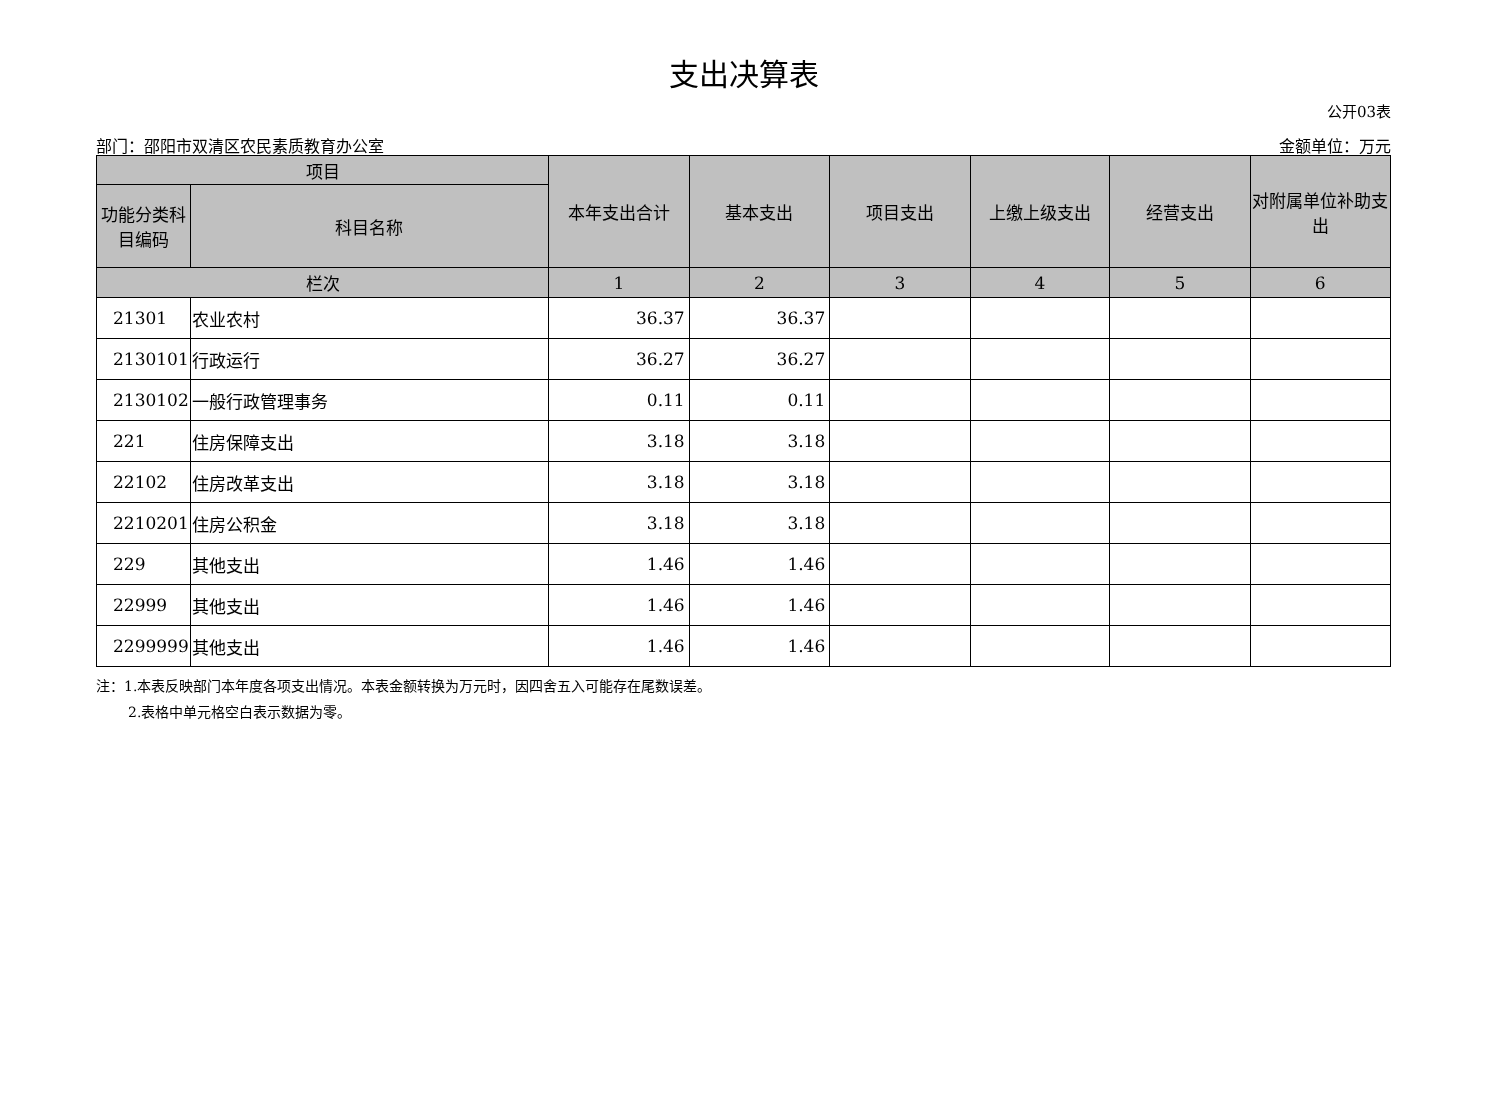支出决算表
公开03表
部门：邵阳市双清区农民素质教育办公室 金额单位：万元
| 项目 | | 本年支出合计 | 基本支出 | 项目支出 | 上缴上级支出 | 经营支出 | 对附属单位补助支出 |
| --- | --- | --- | --- | --- | --- | --- | --- |
| 功能分类科目编码 | 科目名称 | | | | | | |
| 栏次 | | 1 | 2 | 3 | 4 | 5 | 6 |
| 21301 | 农业农村 | 36.37 | 36.37 | | | | |
| 2130101 | 行政运行 | 36.27 | 36.27 | | | | |
| 2130102 | 一般行政管理事务 | 0.11 | 0.11 | | | | |
| 221 | 住房保障支出 | 3.18 | 3.18 | | | | |
| 22102 | 住房改革支出 | 3.18 | 3.18 | | | | |
| 2210201 | 住房公积金 | 3.18 | 3.18 | | | | |
| 229 | 其他支出 | 1.46 | 1.46 | | | | |
| 22999 | 其他支出 | 1.46 | 1.46 | | | | |
| 2299999 | 其他支出 | 1.46 | 1.46 | | | | |
注：1.本表反映部门本年度各项支出情况。本表金额转换为万元时，因四舍五入可能存在尾数误差。
2.表格中单元格空白表示数据为零。